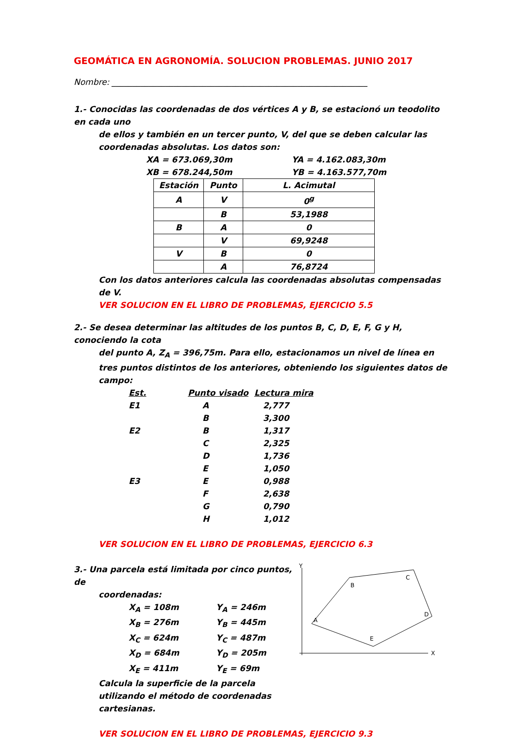GEOMÁTICA EN AGRONOMÍA. SOLUCION PROBLEMAS. JUNIO 2017
Nombre: ______________________________________________________________
1.- Conocidas las coordenadas de dos vértices A y B, se estacionó un teodolito en cada uno
de ellos y también en un tercer punto, V, del que se deben calcular las coordenadas absolutas. Los datos son:
XA = 673.069,30m YA = 4.162.083,30m
XB = 678.244,50m YB = 4.163.577,70m
| Estación | Punto | L. Acimutal |
| --- | --- | --- |
| A | V | 0<sup>g</sup> |
| | B | 53,1988 |
| B | A | 0 |
| | V | 69,9248 |
| V | B | 0 |
| | A | 76,8724 |
Con los datos anteriores calcula las coordenadas absolutas compensadas de V.
VER SOLUCION EN EL LIBRO DE PROBLEMAS, EJERCICIO 5.5
2.- Se desea determinar las altitudes de los puntos B, C, D, E, F, G y H, conociendo la cota
del punto A, Z<sub>A</sub> = 396,75m. Para ello, estacionamos un nivel de línea en tres puntos distintos de los anteriores, obteniendo los siguientes datos de campo:
| Est. | Punto visado | Lectura mira |
| --- | --- | --- |
| E1 | A | 2,777 |
| | B | 3,300 |
| E2 | B | 1,317 |
| | C | 2,325 |
| | D | 1,736 |
| | E | 1,050 |
| E3 | E | 0,988 |
| | F | 2,638 |
| | G | 0,790 |
| | H | 1,012 |
VER SOLUCION EN EL LIBRO DE PROBLEMAS, EJERCICIO 6.3
3.- Una parcela está limitada por cinco puntos, de
coordenadas:
X<sub>A</sub> = 108m Y<sub>A</sub> = 246m
X<sub>B</sub> = 276m Y<sub>B</sub> = 445m
X<sub>C</sub> = 624m Y<sub>C</sub> = 487m
X<sub>D</sub> = 684m Y<sub>D</sub> = 205m
X<sub>E</sub> = 411m Y<sub>E</sub> = 69m
Calcula la superficie de la parcela utilizando el método de coordenadas cartesianas.
Y
X
A
B
C
D
E
VER SOLUCION EN EL LIBRO DE PROBLEMAS, EJERCICIO 9.3